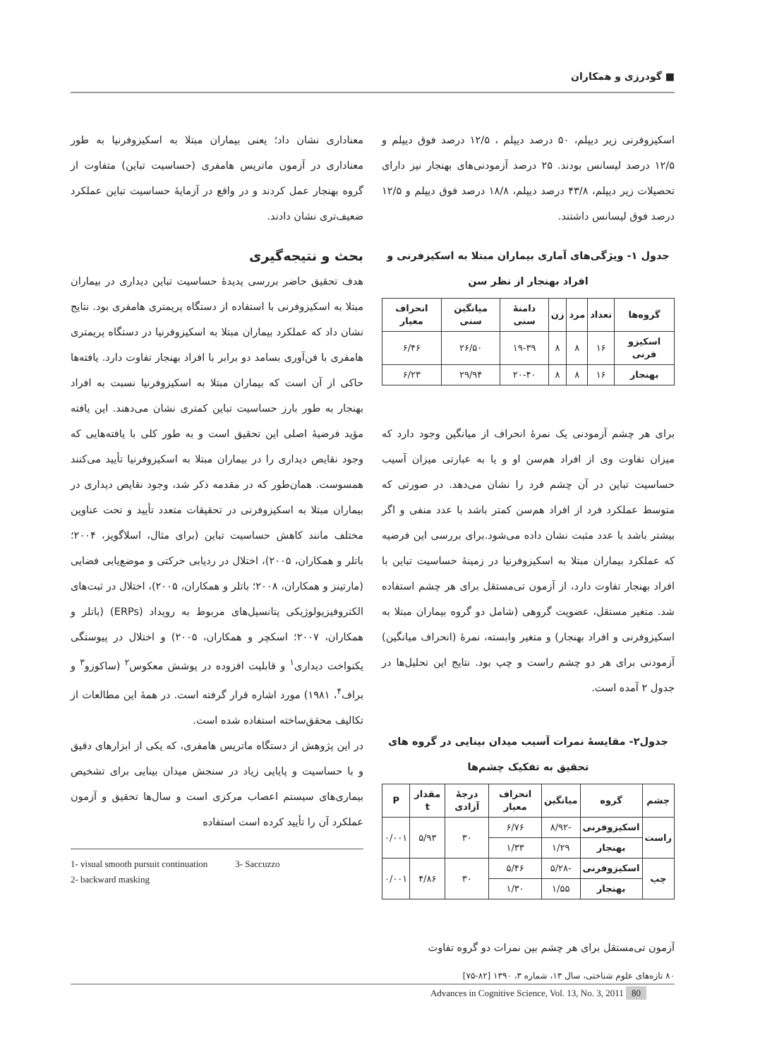■ گودرزی و همکاران
اسکیزوفرنی زیر دیپلم، ۵۰ درصد دیپلم ، ۱۲/۵ درصد فوق دیپلم و ۱۲/۵ درصد لیسانس بودند. ۲۵ درصد آزمودنی‌های بهنجار نیز دارای تحصیلات زیر دیپلم، ۴۳/۸ درصد دیپلم، ۱۸/۸ درصد فوق دیپلم و ۱۲/۵ درصد فوق لیسانس داشتند.
جدول ۱- ویژگی‌های آماری بیماران مبتلا به اسکیزفرنی و افراد بهنجار از نظر سن
| گروه‌ها | تعداد | مرد | زن | دامنهٔ سنی | میانگین سنی | انحراف معیار |
| --- | --- | --- | --- | --- | --- | --- |
| اسکیزو فرنی | ۱۶ | ۸ | ۸ | ۱۹-۳۹ | ۲۶/۵۰ | ۶/۴۶ |
| بهنجار | ۱۶ | ۸ | ۸ | ۲۰-۴۰ | ۲۹/۹۴ | ۶/۲۳ |
برای هر چشم آزمودنی یک نمرهٔ انحراف از میانگین وجود دارد که میزان تفاوت وی از افراد هم‌سن او و یا به عبارتی میزان آسیب حساسیت تباین در آن چشم فرد را نشان می‌دهد. در صورتی که متوسط عملکرد فرد از افراد هم‌سن کمتر باشد با عدد منفی و اگر بیشتر باشد با عدد مثبت نشان داده می‌شود.برای بررسی این فرضیه که عملکرد بیماران مبتلا به اسکیزوفرنیا در زمینهٔ حساسیت تباین با افراد بهنجار تفاوت دارد، از آزمون تی‌مستقل برای هر چشم استفاده شد. متغیر مستقل، عضویت گروهی (شامل دو گروه بیماران مبتلا به اسکیزوفرنی و افراد بهنجار) و متغیر وابسته، نمرهٔ (انحراف میانگین) آزمودنی برای هر دو چشم راست و چپ بود. نتایج این تحلیل‌ها در جدول ۲ آمده است.
جدول۲- مقایسهٔ نمرات آسیب میدان بینایی در گروه های تحقیق به تفکیک چشم‌ها
| چشم | گروه | میانگین | انحراف معیار | درجهٔ آزادی | مقدار t | P |
| --- | --- | --- | --- | --- | --- | --- |
| راست | اسکیزوفرنی | -۸/۹۲ | ۶/۷۶ | ۳۰ | ۵/۹۳ | ۰/۰۰۱ |
| | بهنجار | ۱/۲۹ | ۱/۳۳ | | | |
| چپ | اسکیزوفرنی | -۵/۲۸ | ۵/۴۶ | ۳۰ | ۴/۸۶ | ۰/۰۰۱ |
| | بهنجار | ۱/۵۵ | ۱/۳۰ | | | |
آزمون تی‌مستقل برای هر چشم بین نمرات دو گروه تفاوت
معناداری نشان داد؛ یعنی بیماران مبتلا به اسکیزوفرنیا به طور معناداری در آزمون ماتریس هامفری (حساسیت تباین) متفاوت از گروه بهنجار عمل کردند و در واقع در آزمایهٔ حساسیت تباین عملکرد ضعیف‌تری نشان دادند.
بحث و نتیجه‌گیری
هدف تحقیق حاضر بررسی پدیدهٔ حساسیت تباین دیداری در بیماران مبتلا به اسکیزوفرنی با استفاده از دستگاه پریمتری هامفری بود. نتایج نشان داد که عملکرد بیماران مبتلا به اسکیزوفرنیا در دستگاه پریمتری هامفری با فن‌آوری بسامد دو برابر با افراد بهنجار تفاوت دارد. یافته‌ها حاکی از آن است که بیماران مبتلا به اسکیزوفرنیا نسبت به افراد بهنجار به طور بارز حساسیت تباین کمتری نشان می‌دهند. این یافته مؤید فرضیهٔ اصلی این تحقیق است و به طور کلی با یافته‌هایی که وجود نقایص دیداری را در بیماران مبتلا به اسکیزوفرنیا تأیید می‌کنند همسوست. همان‌طور که در مقدمه ذکر شد، وجود نقایص دیداری در بیماران مبتلا به اسکیزوفرنی در تحقیقات متعدد تأیید و تحت عناوین مختلف مانند کاهش حساسیت تباین (برای مثال، اسلاگویز، ۲۰۰۴؛ باتلر و همکاران، ۲۰۰۵)، اختلال در ردیابی حرکتی و موضع‌یابی فضایی (مارتینز و همکاران، ۲۰۰۸؛ باتلر و همکاران، ۲۰۰۵)، اختلال در ثبت‌های الکتروفیزیولوژیکی پتانسیل‌های مربوط به رویداد (ERPs) (باتلر و همکاران، ۲۰۰۷؛ اسکچر و همکاران، ۲۰۰۵) و اختلال در پیوستگی یکنواخت دیداری<sup>۱</sup> و قابلیت افزوده در پوشش معکوس<sup>۲</sup> (ساکوزو<sup>۳</sup> و براف<sup>۴</sup>، ۱۹۸۱) مورد اشاره قرار گرفته است. در همهٔ این مطالعات از تکالیف محقق‌ساخته استفاده شده است.
در این پژوهش از دستگاه ماتریس هامفری، که یکی از ابزارهای دقیق و با حساسیت و پایایی زیاد در سنجش میدان بینایی برای تشخیص بیماری‌های سیستم اعصاب مرکزی است و سال‌ها تحقیق و آزمون عملکرد آن را تأیید کرده است استفاده
1- visual smooth pursuit continuation 3- Saccuzzo
2- backward masking
۸۰ تازه‌های علوم شناختی، سال ۱۳، شماره ۳، ۱۳۹۰ [۸۲-۷۵]
Advances in Cognitive Science, Vol. 13, No. 3, 2011 80